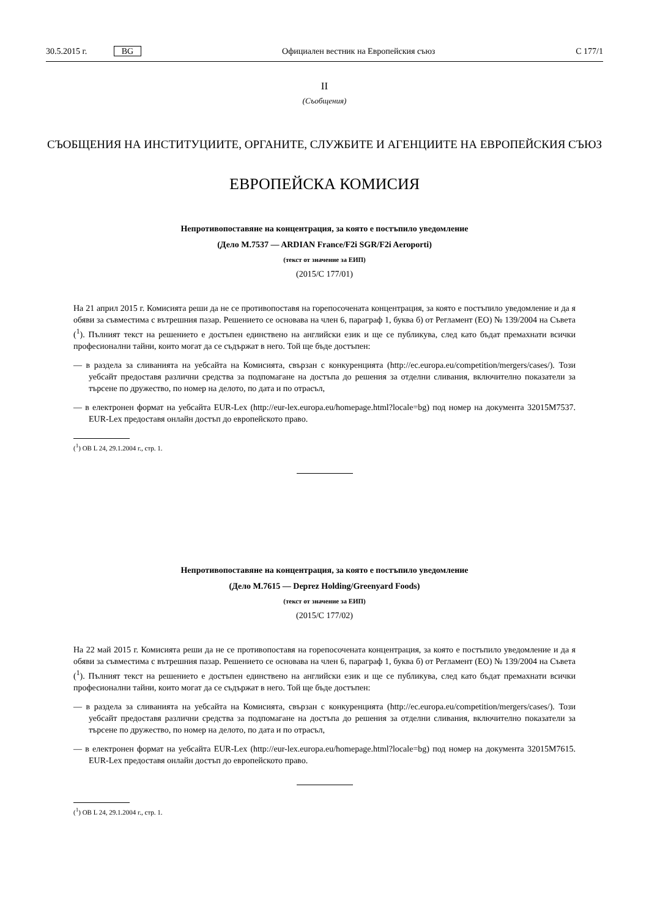30.5.2015 г. BG Официален вестник на Европейския съюз C 177/1
II
(Съобщения)
СЪОБЩЕНИЯ НА ИНСТИТУЦИИТЕ, ОРГАНИТЕ, СЛУЖБИТЕ И АГЕНЦИИТЕ НА ЕВРОПЕЙСКИЯ СЪЮЗ
ЕВРОПЕЙСКА КОМИСИЯ
Непротивопоставяне на концентрация, за която е постъпило уведомление
(Дело M.7537 — ARDIAN France/F2i SGR/F2i Aeroporti)
(текст от значение за ЕИП)
(2015/C 177/01)
На 21 април 2015 г. Комисията реши да не се противопоставя на горепосочената концентрация, за която е постъпило уведомление и да я обяви за съвместима с вътрешния пазар. Решението се основава на член 6, параграф 1, буква б) от Регламент (ЕО) № 139/2004 на Съвета (<sup>1</sup>). Пълният текст на решението е достъпен единствено на английски език и ще се публикува, след като бъдат премахнати всички професионални тайни, които могат да се съдържат в него. Той ще бъде достъпен:
— в раздела за сливанията на уебсайта на Комисията, свързан с конкуренцията (http://ec.europa.eu/competition/mergers/cases/). Този уебсайт предоставя различни средства за подпомагане на достъпа до решения за отделни сливания, включително показатели за търсене по дружество, по номер на делото, по дата и по отрасъл,
— в електронен формат на уебсайта EUR-Lex (http://eur-lex.europa.eu/homepage.html?locale=bg) под номер на документа 32015M7537. EUR-Lex предоставя онлайн достъп до европейското право.
(<sup>1</sup>) ОВ L 24, 29.1.2004 г., стр. 1.
Непротивопоставяне на концентрация, за която е постъпило уведомление
(Дело M.7615 — Deprez Holding/Greenyard Foods)
(текст от значение за ЕИП)
(2015/C 177/02)
На 22 май 2015 г. Комисията реши да не се противопоставя на горепосочената концентрация, за която е постъпило уведомление и да я обяви за съвместима с вътрешния пазар. Решението се основава на член 6, параграф 1, буква б) от Регламент (ЕО) № 139/2004 на Съвета (<sup>1</sup>). Пълният текст на решението е достъпен единствено на английски език и ще се публикува, след като бъдат премахнати всички професионални тайни, които могат да се съдържат в него. Той ще бъде достъпен:
— в раздела за сливанията на уебсайта на Комисията, свързан с конкуренцията (http://ec.europa.eu/competition/mergers/cases/). Този уебсайт предоставя различни средства за подпомагане на достъпа до решения за отделни сливания, включително показатели за търсене по дружество, по номер на делото, по дата и по отрасъл,
— в електронен формат на уебсайта EUR-Lex (http://eur-lex.europa.eu/homepage.html?locale=bg) под номер на документа 32015M7615. EUR-Lex предоставя онлайн достъп до европейското право.
(<sup>1</sup>) ОВ L 24, 29.1.2004 г., стр. 1.